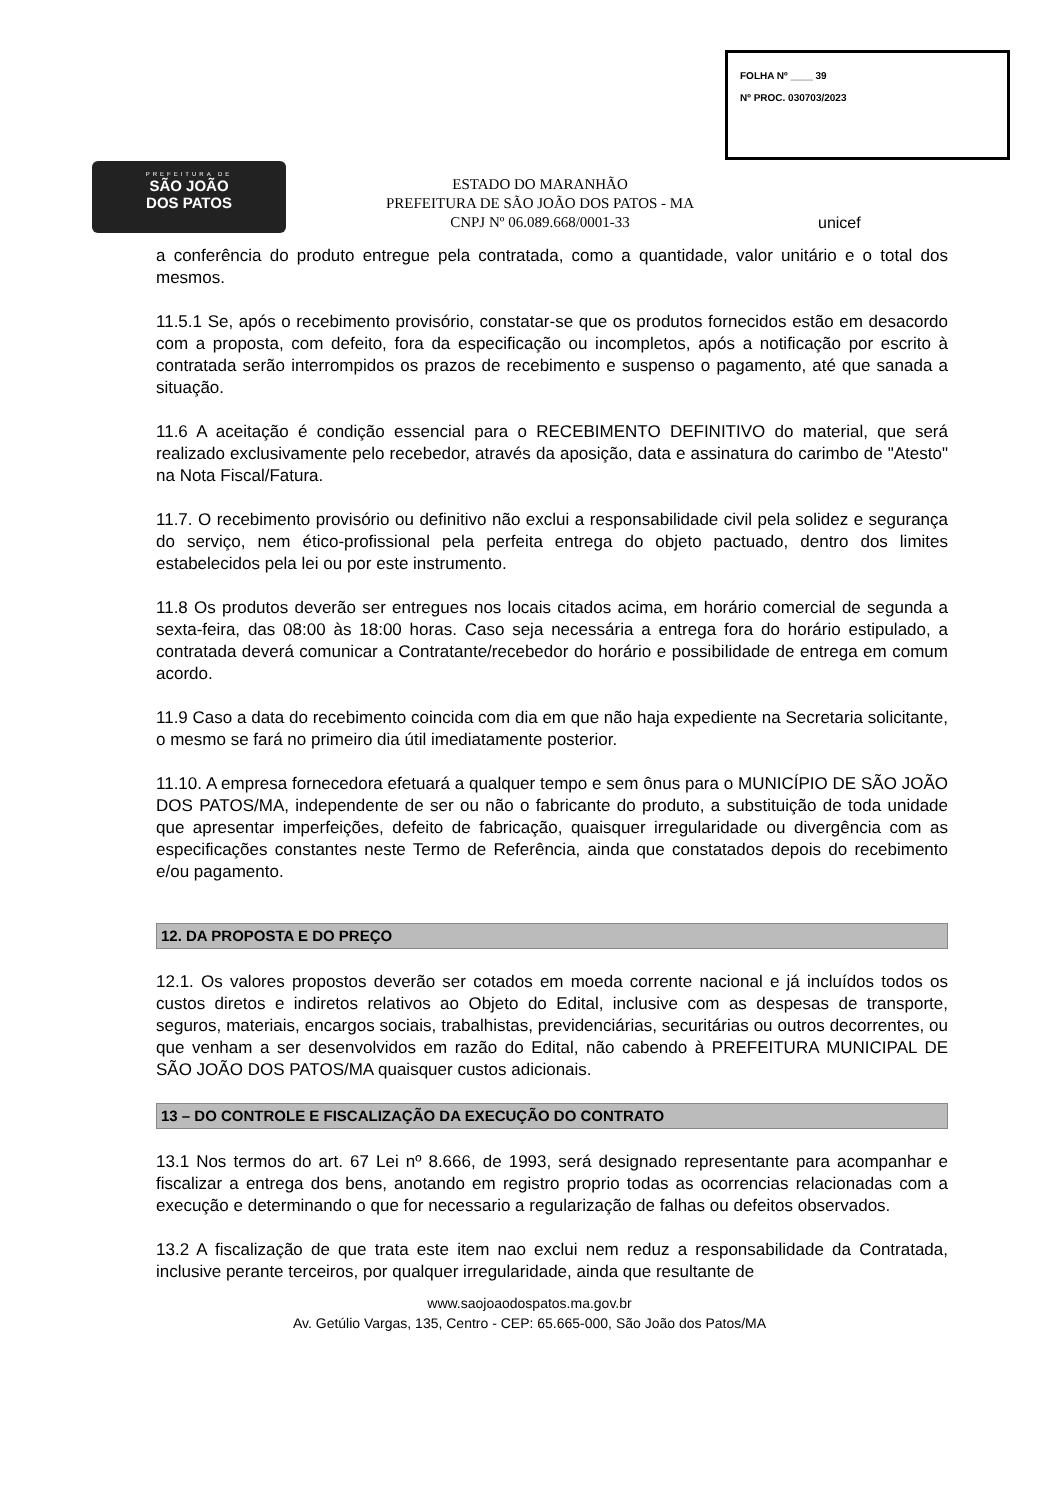PREFEITURA DE
SÃO JOÃO
DOS PATOS
FOLHA Nº ____ 39
Nº PROC. 030703/2023
ESTADO DO MARANHÃO
PREFEITURA DE SÃO JOÃO DOS PATOS - MA
CNPJ Nº 06.089.668/0001-33
unicef
a conferência do produto entregue pela contratada, como a quantidade, valor unitário e o total dos mesmos.
11.5.1 Se, após o recebimento provisório, constatar-se que os produtos fornecidos estão em desacordo com a proposta, com defeito, fora da especificação ou incompletos, após a notificação por escrito à contratada serão interrompidos os prazos de recebimento e suspenso o pagamento, até que sanada a situação.
11.6 A aceitação é condição essencial para o RECEBIMENTO DEFINITIVO do material, que será realizado exclusivamente pelo recebedor, através da aposição, data e assinatura do carimbo de "Atesto" na Nota Fiscal/Fatura.
11.7. O recebimento provisório ou definitivo não exclui a responsabilidade civil pela solidez e segurança do serviço, nem ético-profissional pela perfeita entrega do objeto pactuado, dentro dos limites estabelecidos pela lei ou por este instrumento.
11.8 Os produtos deverão ser entregues nos locais citados acima, em horário comercial de segunda a sexta-feira, das 08:00 às 18:00 horas. Caso seja necessária a entrega fora do horário estipulado, a contratada deverá comunicar a Contratante/recebedor do horário e possibilidade de entrega em comum acordo.
11.9 Caso a data do recebimento coincida com dia em que não haja expediente na Secretaria solicitante, o mesmo se fará no primeiro dia útil imediatamente posterior.
11.10. A empresa fornecedora efetuará a qualquer tempo e sem ônus para o MUNICÍPIO DE SÃO JOÃO DOS PATOS/MA, independente de ser ou não o fabricante do produto, a substituição de toda unidade que apresentar imperfeições, defeito de fabricação, quaisquer irregularidade ou divergência com as especificações constantes neste Termo de Referência, ainda que constatados depois do recebimento e/ou pagamento.
12. DA PROPOSTA E DO PREÇO
12.1. Os valores propostos deverão ser cotados em moeda corrente nacional e já incluídos todos os custos diretos e indiretos relativos ao Objeto do Edital, inclusive com as despesas de transporte, seguros, materiais, encargos sociais, trabalhistas, previdenciárias, securitárias ou outros decorrentes, ou que venham a ser desenvolvidos em razão do Edital, não cabendo à PREFEITURA MUNICIPAL DE SÃO JOÃO DOS PATOS/MA quaisquer custos adicionais.
13 – DO CONTROLE E FISCALIZAÇÃO DA EXECUÇÃO DO CONTRATO
13.1 Nos termos do art. 67 Lei nº 8.666, de 1993, será designado representante para acompanhar e fiscalizar a entrega dos bens, anotando em registro proprio todas as ocorrencias relacionadas com a execução e determinando o que for necessario a regularização de falhas ou defeitos observados.
13.2 A fiscalização de que trata este item nao exclui nem reduz a responsabilidade da Contratada, inclusive perante terceiros, por qualquer irregularidade, ainda que resultante de
www.saojoaodospatos.ma.gov.br
Av. Getúlio Vargas, 135, Centro - CEP: 65.665-000, São João dos Patos/MA